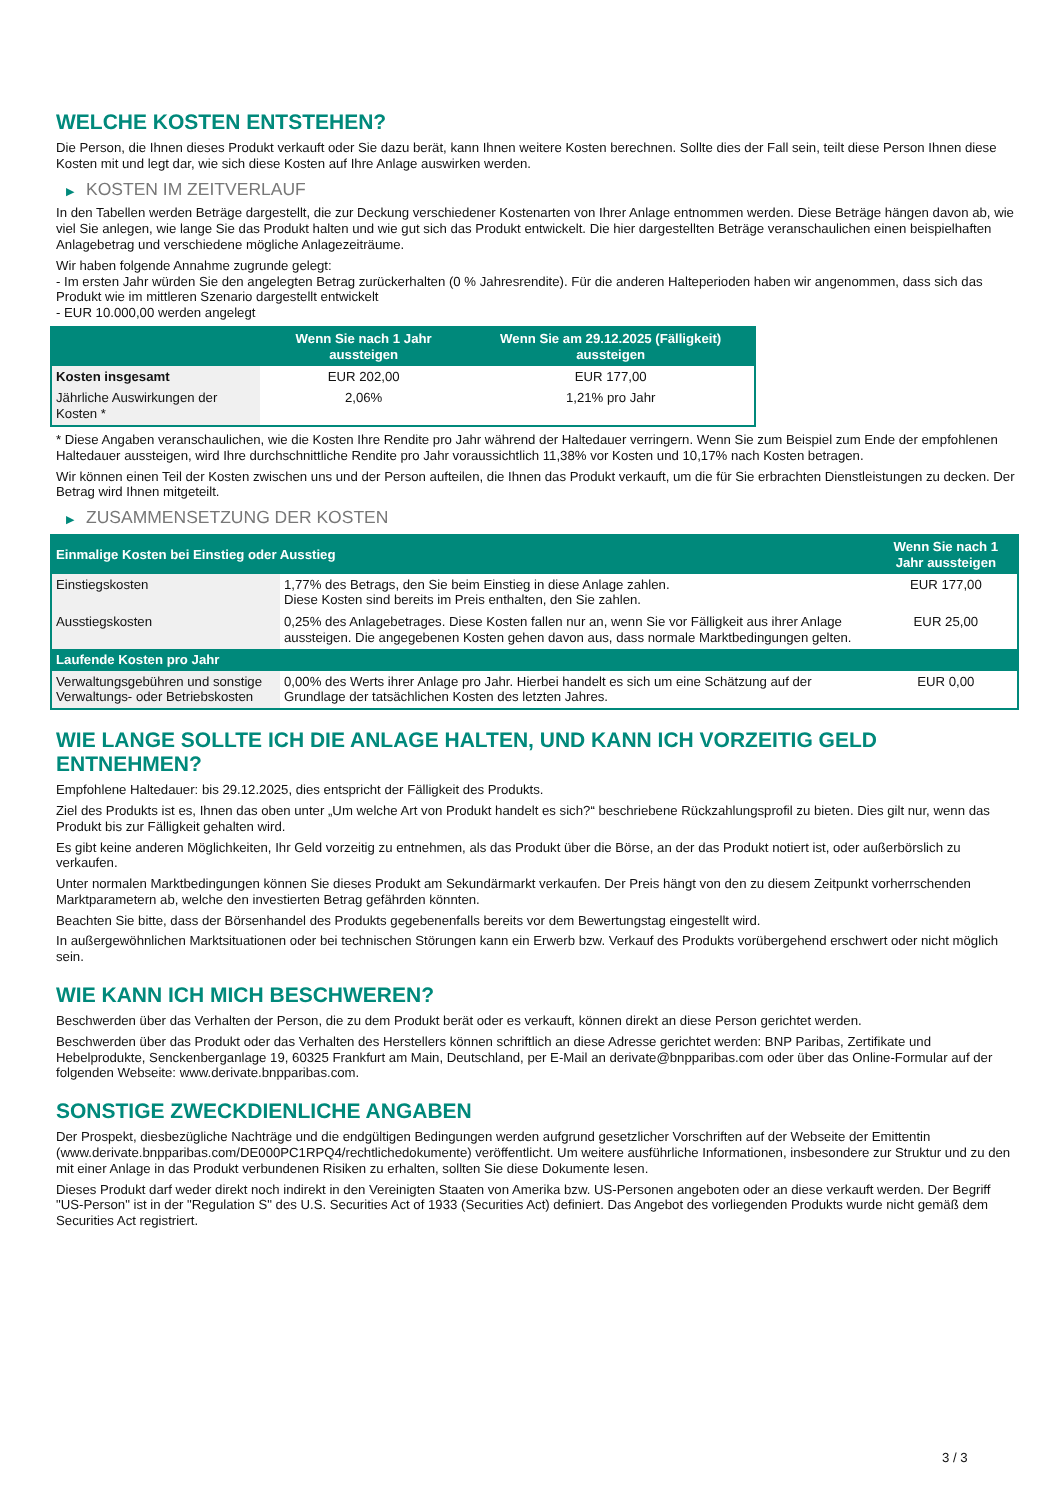WELCHE KOSTEN ENTSTEHEN?
Die Person, die Ihnen dieses Produkt verkauft oder Sie dazu berät, kann Ihnen weitere Kosten berechnen. Sollte dies der Fall sein, teilt diese Person Ihnen diese Kosten mit und legt dar, wie sich diese Kosten auf Ihre Anlage auswirken werden.
▶ KOSTEN IM ZEITVERLAUF
In den Tabellen werden Beträge dargestellt, die zur Deckung verschiedener Kostenarten von Ihrer Anlage entnommen werden. Diese Beträge hängen davon ab, wie viel Sie anlegen, wie lange Sie das Produkt halten und wie gut sich das Produkt entwickelt. Die hier dargestellten Beträge veranschaulichen einen beispielhaften Anlagebetrag und verschiedene mögliche Anlagezeiträume.
Wir haben folgende Annahme zugrunde gelegt:
- Im ersten Jahr würden Sie den angelegten Betrag zurückerhalten (0 % Jahresrendite). Für die anderen Halteperioden haben wir angenommen, dass sich das Produkt wie im mittleren Szenario dargestellt entwickelt
- EUR 10.000,00 werden angelegt
| | Wenn Sie nach 1 Jahr aussteigen | Wenn Sie am 29.12.2025 (Fälligkeit) aussteigen |
| --- | --- | --- |
| Kosten insgesamt | EUR 202,00 | EUR 177,00 |
| Jährliche Auswirkungen der Kosten * | 2,06% | 1,21% pro Jahr |
* Diese Angaben veranschaulichen, wie die Kosten Ihre Rendite pro Jahr während der Haltedauer verringern. Wenn Sie zum Beispiel zum Ende der empfohlenen Haltedauer aussteigen, wird Ihre durchschnittliche Rendite pro Jahr voraussichtlich 11,38% vor Kosten und 10,17% nach Kosten betragen.
Wir können einen Teil der Kosten zwischen uns und der Person aufteilen, die Ihnen das Produkt verkauft, um die für Sie erbrachten Dienstleistungen zu decken. Der Betrag wird Ihnen mitgeteilt.
▶ ZUSAMMENSETZUNG DER KOSTEN
| Einmalige Kosten bei Einstieg oder Ausstieg | | Wenn Sie nach 1 Jahr aussteigen |
| --- | --- | --- |
| Einstiegskosten | 1,77% des Betrags, den Sie beim Einstieg in diese Anlage zahlen. Diese Kosten sind bereits im Preis enthalten, den Sie zahlen. | EUR 177,00 |
| Ausstiegskosten | 0,25% des Anlagebetrages. Diese Kosten fallen nur an, wenn Sie vor Fälligkeit aus ihrer Anlage aussteigen. Die angegebenen Kosten gehen davon aus, dass normale Marktbedingungen gelten. | EUR 25,00 |
| Laufende Kosten pro Jahr | | |
| Verwaltungsgebühren und sonstige Verwaltungs- oder Betriebskosten | 0,00% des Werts ihrer Anlage pro Jahr. Hierbei handelt es sich um eine Schätzung auf der Grundlage der tatsächlichen Kosten des letzten Jahres. | EUR 0,00 |
WIE LANGE SOLLTE ICH DIE ANLAGE HALTEN, UND KANN ICH VORZEITIG GELD ENTNEHMEN?
Empfohlene Haltedauer: bis 29.12.2025, dies entspricht der Fälligkeit des Produkts.
Ziel des Produkts ist es, Ihnen das oben unter „Um welche Art von Produkt handelt es sich?“ beschriebene Rückzahlungsprofil zu bieten. Dies gilt nur, wenn das Produkt bis zur Fälligkeit gehalten wird.
Es gibt keine anderen Möglichkeiten, Ihr Geld vorzeitig zu entnehmen, als das Produkt über die Börse, an der das Produkt notiert ist, oder außerbörslich zu verkaufen.
Unter normalen Marktbedingungen können Sie dieses Produkt am Sekundärmarkt verkaufen. Der Preis hängt von den zu diesem Zeitpunkt vorherrschenden Marktparametern ab, welche den investierten Betrag gefährden könnten.
Beachten Sie bitte, dass der Börsenhandel des Produkts gegebenenfalls bereits vor dem Bewertungstag eingestellt wird.
In außergewöhnlichen Marktsituationen oder bei technischen Störungen kann ein Erwerb bzw. Verkauf des Produkts vorübergehend erschwert oder nicht möglich sein.
WIE KANN ICH MICH BESCHWEREN?
Beschwerden über das Verhalten der Person, die zu dem Produkt berät oder es verkauft, können direkt an diese Person gerichtet werden.
Beschwerden über das Produkt oder das Verhalten des Herstellers können schriftlich an diese Adresse gerichtet werden: BNP Paribas, Zertifikate und Hebelprodukte, Senckenberganlage 19, 60325 Frankfurt am Main, Deutschland, per E-Mail an derivate@bnpparibas.com oder über das Online-Formular auf der folgenden Webseite: www.derivate.bnpparibas.com.
SONSTIGE ZWECKDIENLICHE ANGABEN
Der Prospekt, diesbezügliche Nachträge und die endgültigen Bedingungen werden aufgrund gesetzlicher Vorschriften auf der Webseite der Emittentin (www.derivate.bnpparibas.com/DE000PC1RPQ4/rechtlichedokumente) veröffentlicht. Um weitere ausführliche Informationen, insbesondere zur Struktur und zu den mit einer Anlage in das Produkt verbundenen Risiken zu erhalten, sollten Sie diese Dokumente lesen.
Dieses Produkt darf weder direkt noch indirekt in den Vereinigten Staaten von Amerika bzw. US-Personen angeboten oder an diese verkauft werden. Der Begriff "US-Person" ist in der "Regulation S" des U.S. Securities Act of 1933 (Securities Act) definiert. Das Angebot des vorliegenden Produkts wurde nicht gemäß dem Securities Act registriert.
3 / 3